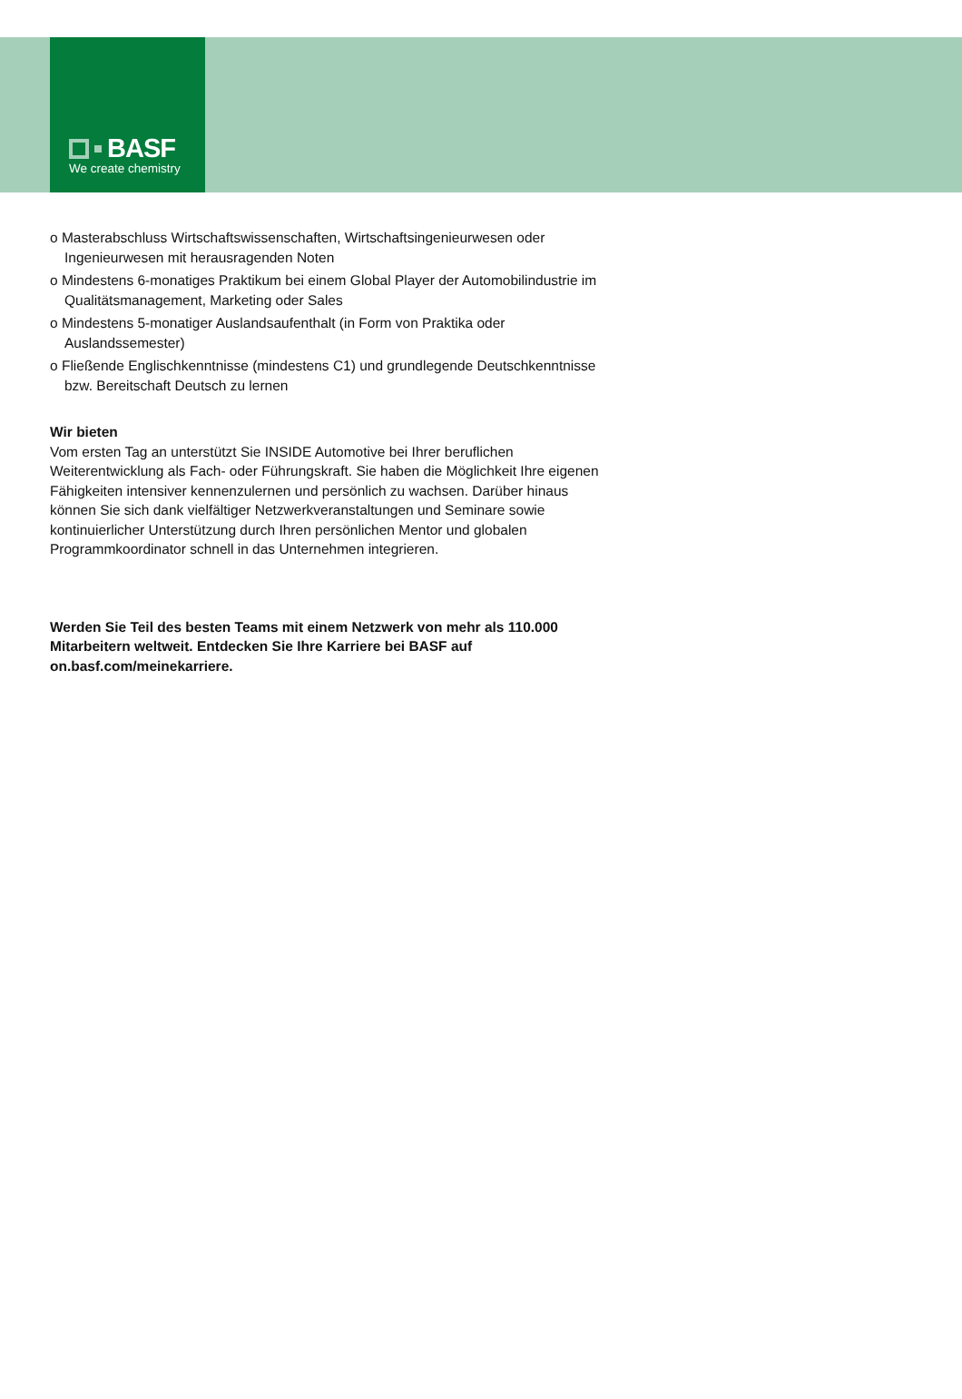BASF
We create chemistry
o Masterabschluss Wirtschaftswissenschaften, Wirtschaftsingenieurwesen oder Ingenieurwesen mit herausragenden Noten
o Mindestens 6-monatiges Praktikum bei einem Global Player der Automobilindustrie im Qualitätsmanagement, Marketing oder Sales
o Mindestens 5-monatiger Auslandsaufenthalt (in Form von Praktika oder Auslandssemester)
o Fließende Englischkenntnisse (mindestens C1) und grundlegende Deutschkenntnisse bzw. Bereitschaft Deutsch zu lernen
Wir bieten
Vom ersten Tag an unterstützt Sie INSIDE Automotive bei Ihrer beruflichen Weiterentwicklung als Fach- oder Führungskraft. Sie haben die Möglichkeit Ihre eigenen Fähigkeiten intensiver kennenzulernen und persönlich zu wachsen. Darüber hinaus können Sie sich dank vielfältiger Netzwerkveranstaltungen und Seminare sowie kontinuierlicher Unterstützung durch Ihren persönlichen Mentor und globalen Programmkoordinator schnell in das Unternehmen integrieren.
Werden Sie Teil des besten Teams mit einem Netzwerk von mehr als 110.000 Mitarbeitern weltweit. Entdecken Sie Ihre Karriere bei BASF auf on.basf.com/meinekarriere.